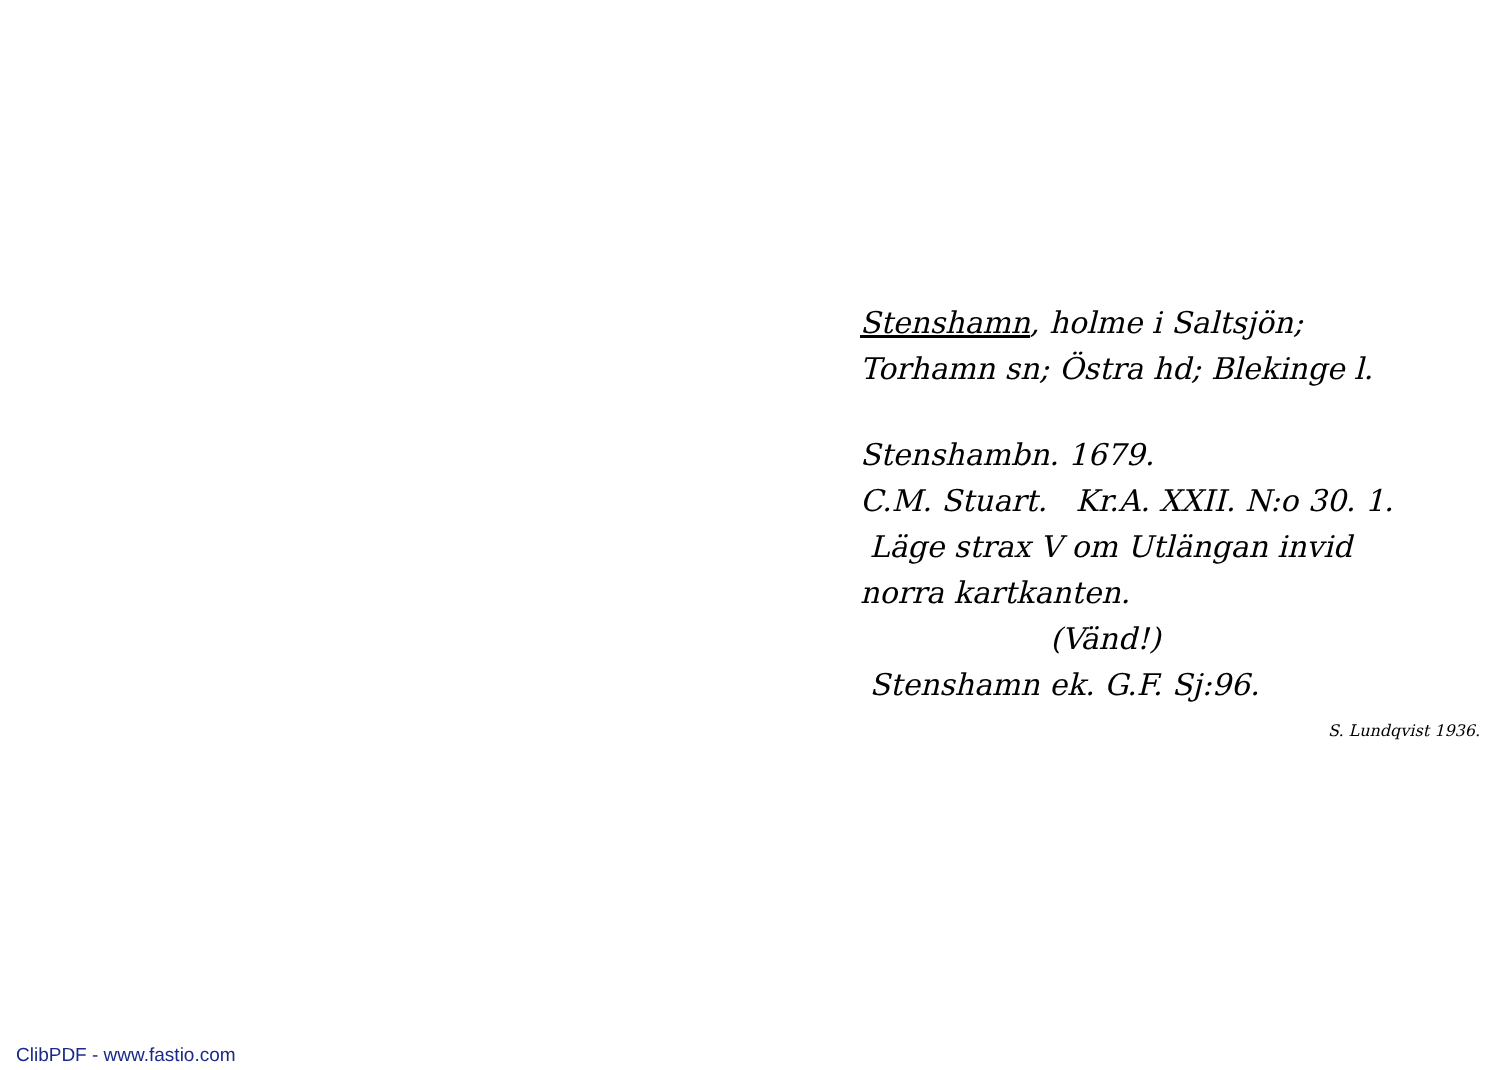Stenshamn, holme i Saltsjön;
Torhamn sn; Östra hd; Blekinge l.
Stenshambn. 1679.
C.M. Stuart. Kr.A. XXII. N:o 30. 1.
Läge strax V om Utlängan invid
norra kartkanten.
(Vänd!)
Stenshamn ek. G.F. Sj:96.
S. Lundqvist 1936.
ClibPDF - www.fastio.com